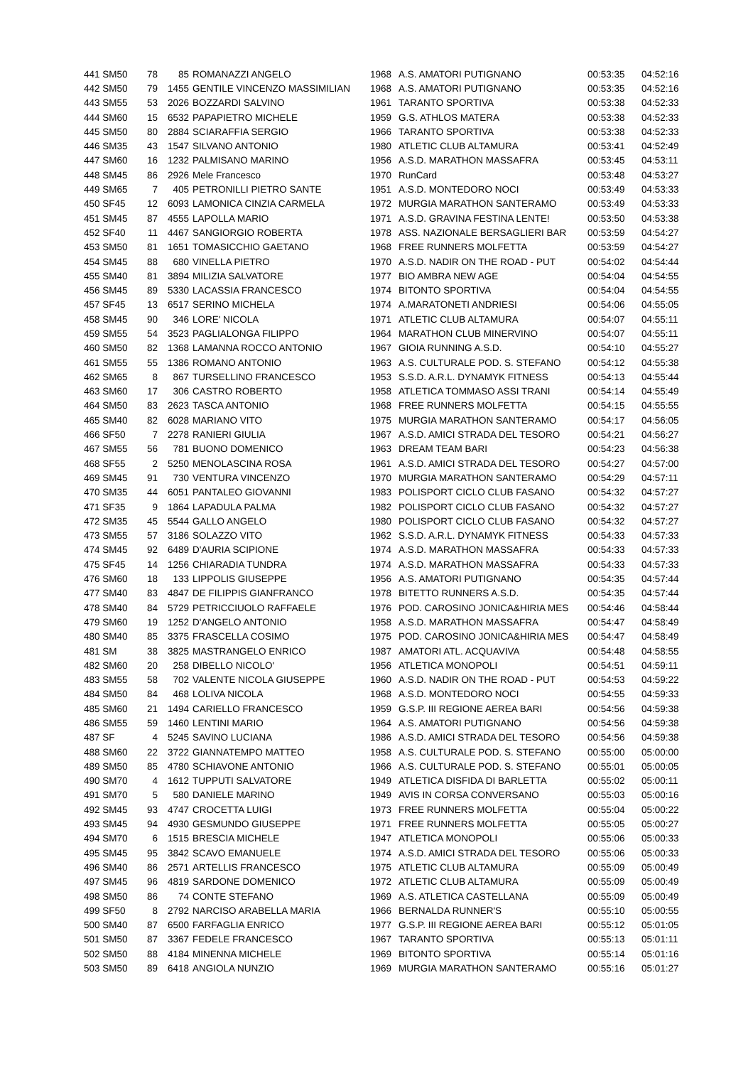| 441 SM50 | 78 | 85 | ROMANAZZI ANGELO | 1968 | A.S. AMATORI PUTIGNANO | 00:53:35 | 04:52:16 |
| 442 SM50 | 79 | 1455 | GENTILE VINCENZO MASSIMILIAN | 1968 | A.S. AMATORI PUTIGNANO | 00:53:35 | 04:52:16 |
| 443 SM55 | 53 | 2026 | BOZZARDI SALVINO | 1961 | TARANTO SPORTIVA | 00:53:38 | 04:52:33 |
| 444 SM60 | 15 | 6532 | PAPAPIETRO MICHELE | 1959 | G.S. ATHLOS MATERA | 00:53:38 | 04:52:33 |
| 445 SM50 | 80 | 2884 | SCIARAFFIA SERGIO | 1966 | TARANTO SPORTIVA | 00:53:38 | 04:52:33 |
| 446 SM35 | 43 | 1547 | SILVANO ANTONIO | 1980 | ATLETIC CLUB ALTAMURA | 00:53:41 | 04:52:49 |
| 447 SM60 | 16 | 1232 | PALMISANO MARINO | 1956 | A.S.D. MARATHON MASSAFRA | 00:53:45 | 04:53:11 |
| 448 SM45 | 86 | 2926 | Mele Francesco | 1970 | RunCard | 00:53:48 | 04:53:27 |
| 449 SM65 | 7 | 405 | PETRONILLI PIETRO SANTE | 1951 | A.S.D. MONTEDORO NOCI | 00:53:49 | 04:53:33 |
| 450 SF45 | 12 | 6093 | LAMONICA CINZIA CARMELA | 1972 | MURGIA MARATHON SANTERAMO | 00:53:49 | 04:53:33 |
| 451 SM45 | 87 | 4555 | LAPOLLA MARIO | 1971 | A.S.D. GRAVINA FESTINA LENTE! | 00:53:50 | 04:53:38 |
| 452 SF40 | 11 | 4467 | SANGIORGIO ROBERTA | 1978 | ASS. NAZIONALE BERSAGLIERI BAR | 00:53:59 | 04:54:27 |
| 453 SM50 | 81 | 1651 | TOMASICCHIO GAETANO | 1968 | FREE RUNNERS MOLFETTA | 00:53:59 | 04:54:27 |
| 454 SM45 | 88 | 680 | VINELLA PIETRO | 1970 | A.S.D. NADIR ON THE ROAD - PUT | 00:54:02 | 04:54:44 |
| 455 SM40 | 81 | 3894 | MILIZIA SALVATORE | 1977 | BIO AMBRA NEW AGE | 00:54:04 | 04:54:55 |
| 456 SM45 | 89 | 5330 | LACASSIA FRANCESCO | 1974 | BITONTO SPORTIVA | 00:54:04 | 04:54:55 |
| 457 SF45 | 13 | 6517 | SERINO MICHELA | 1974 | A.MARATONETI ANDRIESI | 00:54:06 | 04:55:05 |
| 458 SM45 | 90 | 346 | LORE' NICOLA | 1971 | ATLETIC CLUB ALTAMURA | 00:54:07 | 04:55:11 |
| 459 SM55 | 54 | 3523 | PAGLIALONGA FILIPPO | 1964 | MARATHON CLUB MINERVINO | 00:54:07 | 04:55:11 |
| 460 SM50 | 82 | 1368 | LAMANNA ROCCO ANTONIO | 1967 | GIOIA RUNNING A.S.D. | 00:54:10 | 04:55:27 |
| 461 SM55 | 55 | 1386 | ROMANO ANTONIO | 1963 | A.S. CULTURALE POD. S. STEFANO | 00:54:12 | 04:55:38 |
| 462 SM65 | 8 | 867 | TURSELLINO FRANCESCO | 1953 | S.S.D. A.R.L. DYNAMYK FITNESS | 00:54:13 | 04:55:44 |
| 463 SM60 | 17 | 306 | CASTRO ROBERTO | 1958 | ATLETICA TOMMASO ASSI TRANI | 00:54:14 | 04:55:49 |
| 464 SM50 | 83 | 2623 | TASCA ANTONIO | 1968 | FREE RUNNERS MOLFETTA | 00:54:15 | 04:55:55 |
| 465 SM40 | 82 | 6028 | MARIANO VITO | 1975 | MURGIA MARATHON SANTERAMO | 00:54:17 | 04:56:05 |
| 466 SF50 | 7 | 2278 | RANIERI GIULIA | 1967 | A.S.D. AMICI STRADA DEL TESORO | 00:54:21 | 04:56:27 |
| 467 SM55 | 56 | 781 | BUONO DOMENICO | 1963 | DREAM TEAM BARI | 00:54:23 | 04:56:38 |
| 468 SF55 | 2 | 5250 | MENOLASCINA ROSA | 1961 | A.S.D. AMICI STRADA DEL TESORO | 00:54:27 | 04:57:00 |
| 469 SM45 | 91 | 730 | VENTURA VINCENZO | 1970 | MURGIA MARATHON SANTERAMO | 00:54:29 | 04:57:11 |
| 470 SM35 | 44 | 6051 | PANTALEO GIOVANNI | 1983 | POLISPORT CICLO CLUB FASANO | 00:54:32 | 04:57:27 |
| 471 SF35 | 9 | 1864 | LAPADULA PALMA | 1982 | POLISPORT CICLO CLUB FASANO | 00:54:32 | 04:57:27 |
| 472 SM35 | 45 | 5544 | GALLO ANGELO | 1980 | POLISPORT CICLO CLUB FASANO | 00:54:32 | 04:57:27 |
| 473 SM55 | 57 | 3186 | SOLAZZO VITO | 1962 | S.S.D. A.R.L. DYNAMYK FITNESS | 00:54:33 | 04:57:33 |
| 474 SM45 | 92 | 6489 | D'AURIA SCIPIONE | 1974 | A.S.D. MARATHON MASSAFRA | 00:54:33 | 04:57:33 |
| 475 SF45 | 14 | 1256 | CHIARADIA TUNDRA | 1974 | A.S.D. MARATHON MASSAFRA | 00:54:33 | 04:57:33 |
| 476 SM60 | 18 | 133 | LIPPOLIS GIUSEPPE | 1956 | A.S. AMATORI PUTIGNANO | 00:54:35 | 04:57:44 |
| 477 SM40 | 83 | 4847 | DE FILIPPIS GIANFRANCO | 1978 | BITETTO RUNNERS A.S.D. | 00:54:35 | 04:57:44 |
| 478 SM40 | 84 | 5729 | PETRICCIUOLO RAFFAELE | 1976 | POD. CAROSINO JONICA&HIRIA MES | 00:54:46 | 04:58:44 |
| 479 SM60 | 19 | 1252 | D'ANGELO ANTONIO | 1958 | A.S.D. MARATHON MASSAFRA | 00:54:47 | 04:58:49 |
| 480 SM40 | 85 | 3375 | FRASCELLA COSIMO | 1975 | POD. CAROSINO JONICA&HIRIA MES | 00:54:47 | 04:58:49 |
| 481 SM | 38 | 3825 | MASTRANGELO ENRICO | 1987 | AMATORI ATL. ACQUAVIVA | 00:54:48 | 04:58:55 |
| 482 SM60 | 20 | 258 | DIBELLO NICOLO' | 1956 | ATLETICA MONOPOLI | 00:54:51 | 04:59:11 |
| 483 SM55 | 58 | 702 | VALENTE NICOLA GIUSEPPE | 1960 | A.S.D. NADIR ON THE ROAD - PUT | 00:54:53 | 04:59:22 |
| 484 SM50 | 84 | 468 | LOLIVA NICOLA | 1968 | A.S.D. MONTEDORO NOCI | 00:54:55 | 04:59:33 |
| 485 SM60 | 21 | 1494 | CARIELLO FRANCESCO | 1959 | G.S.P. III REGIONE AEREA BARI | 00:54:56 | 04:59:38 |
| 486 SM55 | 59 | 1460 | LENTINI MARIO | 1964 | A.S. AMATORI PUTIGNANO | 00:54:56 | 04:59:38 |
| 487 SF | 4 | 5245 | SAVINO LUCIANA | 1986 | A.S.D. AMICI STRADA DEL TESORO | 00:54:56 | 04:59:38 |
| 488 SM60 | 22 | 3722 | GIANNATEMPO MATTEO | 1958 | A.S. CULTURALE POD. S. STEFANO | 00:55:00 | 05:00:00 |
| 489 SM50 | 85 | 4780 | SCHIAVONE ANTONIO | 1966 | A.S. CULTURALE POD. S. STEFANO | 00:55:01 | 05:00:05 |
| 490 SM70 | 4 | 1612 | TUPPUTI SALVATORE | 1949 | ATLETICA DISFIDA DI BARLETTA | 00:55:02 | 05:00:11 |
| 491 SM70 | 5 | 580 | DANIELE MARINO | 1949 | AVIS IN CORSA CONVERSANO | 00:55:03 | 05:00:16 |
| 492 SM45 | 93 | 4747 | CROCETTA LUIGI | 1973 | FREE RUNNERS MOLFETTA | 00:55:04 | 05:00:22 |
| 493 SM45 | 94 | 4930 | GESMUNDO GIUSEPPE | 1971 | FREE RUNNERS MOLFETTA | 00:55:05 | 05:00:27 |
| 494 SM70 | 6 | 1515 | BRESCIA MICHELE | 1947 | ATLETICA MONOPOLI | 00:55:06 | 05:00:33 |
| 495 SM45 | 95 | 3842 | SCAVO EMANUELE | 1974 | A.S.D. AMICI STRADA DEL TESORO | 00:55:06 | 05:00:33 |
| 496 SM40 | 86 | 2571 | ARTELLIS FRANCESCO | 1975 | ATLETIC CLUB ALTAMURA | 00:55:09 | 05:00:49 |
| 497 SM45 | 96 | 4819 | SARDONE DOMENICO | 1972 | ATLETIC CLUB ALTAMURA | 00:55:09 | 05:00:49 |
| 498 SM50 | 86 | 74 | CONTE STEFANO | 1969 | A.S. ATLETICA CASTELLANA | 00:55:09 | 05:00:49 |
| 499 SF50 | 8 | 2792 | NARCISO ARABELLA MARIA | 1966 | BERNALDA RUNNER'S | 00:55:10 | 05:00:55 |
| 500 SM40 | 87 | 6500 | FARFAGLIA ENRICO | 1977 | G.S.P. III REGIONE AEREA BARI | 00:55:12 | 05:01:05 |
| 501 SM50 | 87 | 3367 | FEDELE FRANCESCO | 1967 | TARANTO SPORTIVA | 00:55:13 | 05:01:11 |
| 502 SM50 | 88 | 4184 | MINENNA MICHELE | 1969 | BITONTO SPORTIVA | 00:55:14 | 05:01:16 |
| 503 SM50 | 89 | 6418 | ANGIOLA NUNZIO | 1969 | MURGIA MARATHON SANTERAMO | 00:55:16 | 05:01:27 |